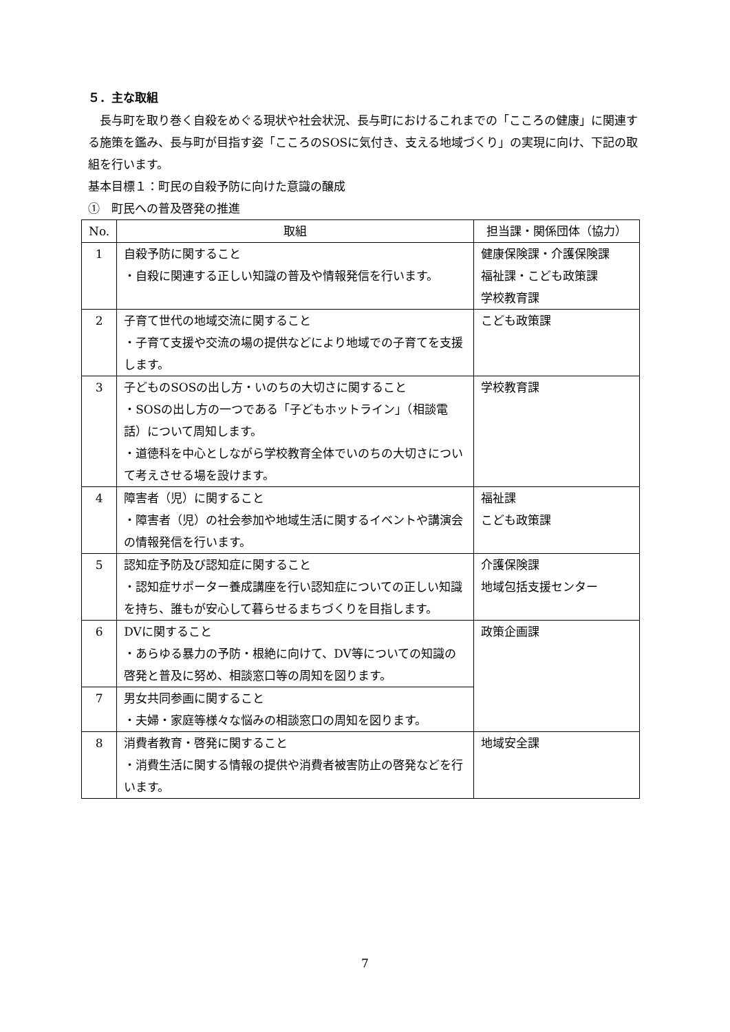５．主な取組
　長与町を取り巻く自殺をめぐる現状や社会状況、長与町におけるこれまでの「こころの健康」に関連する施策を鑑み、長与町が目指す姿「こころのSOSに気付き、支える地域づくり」の実現に向け、下記の取組を行います。
基本目標１：町民の自殺予防に向けた意識の醸成
①　町民への普及啓発の推進
| No. | 取組 | 担当課・関係団体（協力） |
| --- | --- | --- |
| 1 | 自殺予防に関すること ・自殺に関連する正しい知識の普及や情報発信を行います。 | 健康保険課・介護保険課 福祉課・こども政策課 学校教育課 |
| 2 | 子育て世代の地域交流に関すること ・子育て支援や交流の場の提供などにより地域での子育てを支援します。 | こども政策課 |
| 3 | 子どものSOSの出し方・いのちの大切さに関すること ・SOSの出し方の一つである「子どもホットライン」（相談電話）について周知します。 ・道徳科を中心としながら学校教育全体でいのちの大切さについて考えさせる場を設けます。 | 学校教育課 |
| 4 | 障害者（児）に関すること ・障害者（児）の社会参加や地域生活に関するイベントや講演会の情報発信を行います。 | 福祉課 こども政策課 |
| 5 | 認知症予防及び認知症に関すること ・認知症サポーター養成講座を行い認知症についての正しい知識を持ち、誰もが安心して暮らせるまちづくりを目指します。 | 介護保険課 地域包括支援センター |
| 6 | DVに関すること ・あらゆる暴力の予防・根絶に向けて、DV等についての知識の啓発と普及に努め、相談窓口等の周知を図ります。 | 政策企画課 |
| 7 | 男女共同参画に関すること ・夫婦・家庭等様々な悩みの相談窓口の周知を図ります。 | |
| 8 | 消費者教育・啓発に関すること ・消費生活に関する情報の提供や消費者被害防止の啓発などを行います。 | 地域安全課 |
7